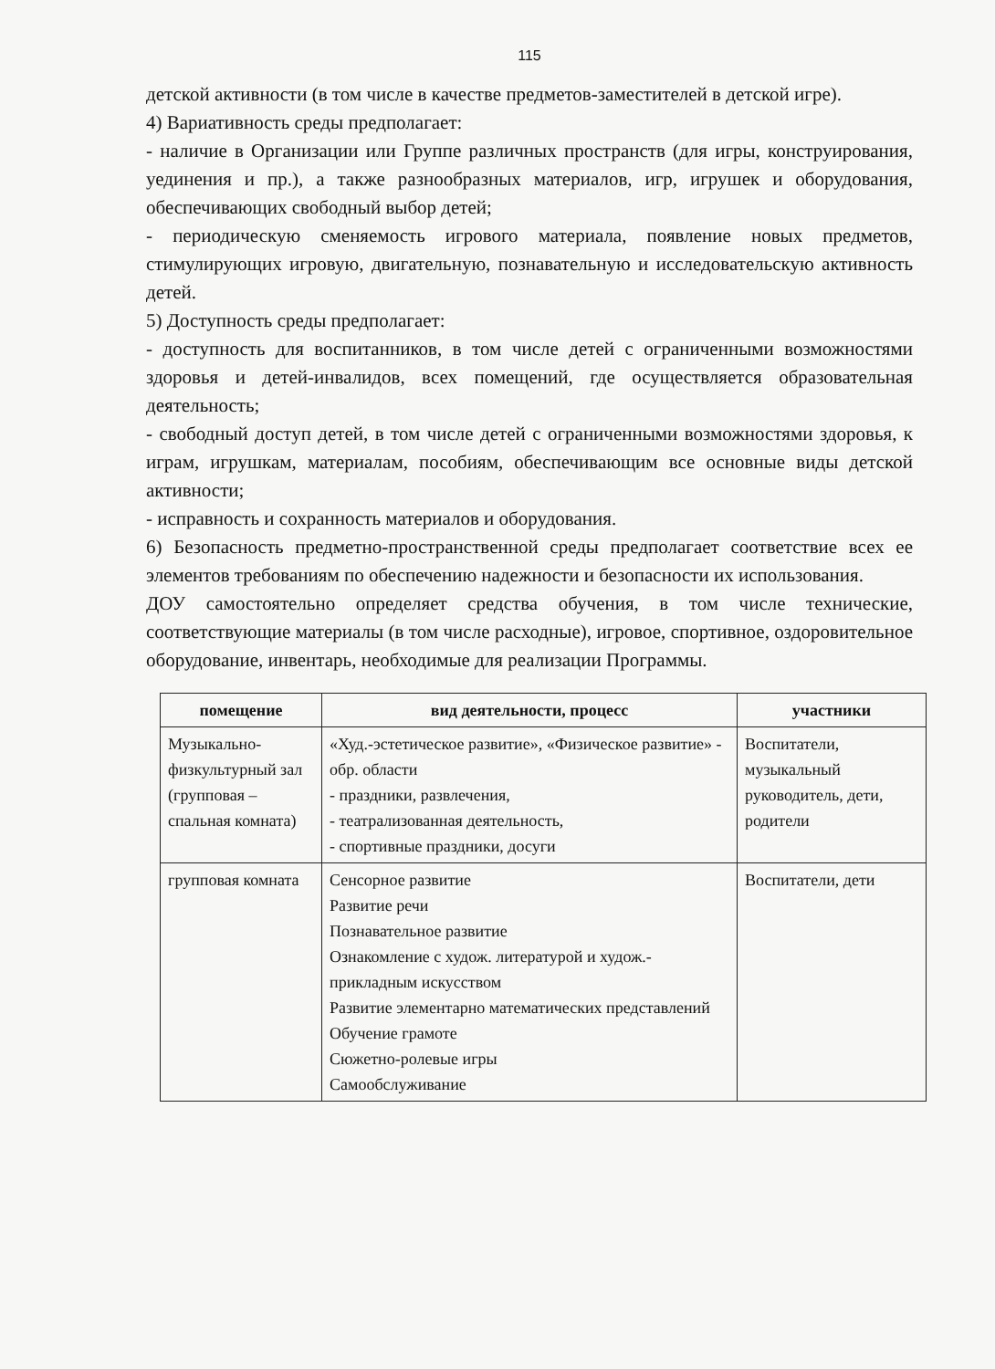115
детской активности (в том числе в качестве предметов-заместителей в детской игре).
4) Вариативность среды предполагает:
- наличие в Организации или Группе различных пространств (для игры, конструирования, уединения и пр.), а также разнообразных материалов, игр, игрушек и оборудования, обеспечивающих свободный выбор детей;
- периодическую сменяемость игрового материала, появление новых предметов, стимулирующих игровую, двигательную, познавательную и исследовательскую активность детей.
5) Доступность среды предполагает:
- доступность для воспитанников, в том числе детей с ограниченными возможностями здоровья и детей-инвалидов, всех помещений, где осуществляется образовательная деятельность;
- свободный доступ детей, в том числе детей с ограниченными возможностями здоровья, к играм, игрушкам, материалам, пособиям, обеспечивающим все основные виды детской активности;
- исправность и сохранность материалов и оборудования.
6) Безопасность предметно-пространственной среды предполагает соответствие всех ее элементов требованиям по обеспечению надежности и безопасности их использования.
ДОУ самостоятельно определяет средства обучения, в том числе технические, соответствующие материалы (в том числе расходные), игровое, спортивное, оздоровительное оборудование, инвентарь, необходимые для реализации Программы.
| помещение | вид деятельности, процесс | участники |
| --- | --- | --- |
| Музыкально-физкультурный зал (групповая – спальная комната) | «Худ.-эстетическое развитие», «Физическое развитие» - обр. области - праздники, развлечения, - театрализованная деятельность, - спортивные праздники, досуги | Воспитатели, музыкальный руководитель, дети, родители |
| групповая комната | Сенсорное развитие Развитие речи Познавательное развитие Ознакомление с худож. литературой и худож.-прикладным искусством Развитие элементарно математических представлений Обучение грамоте Сюжетно-ролевые игры Самообслуживание | Воспитатели, дети |